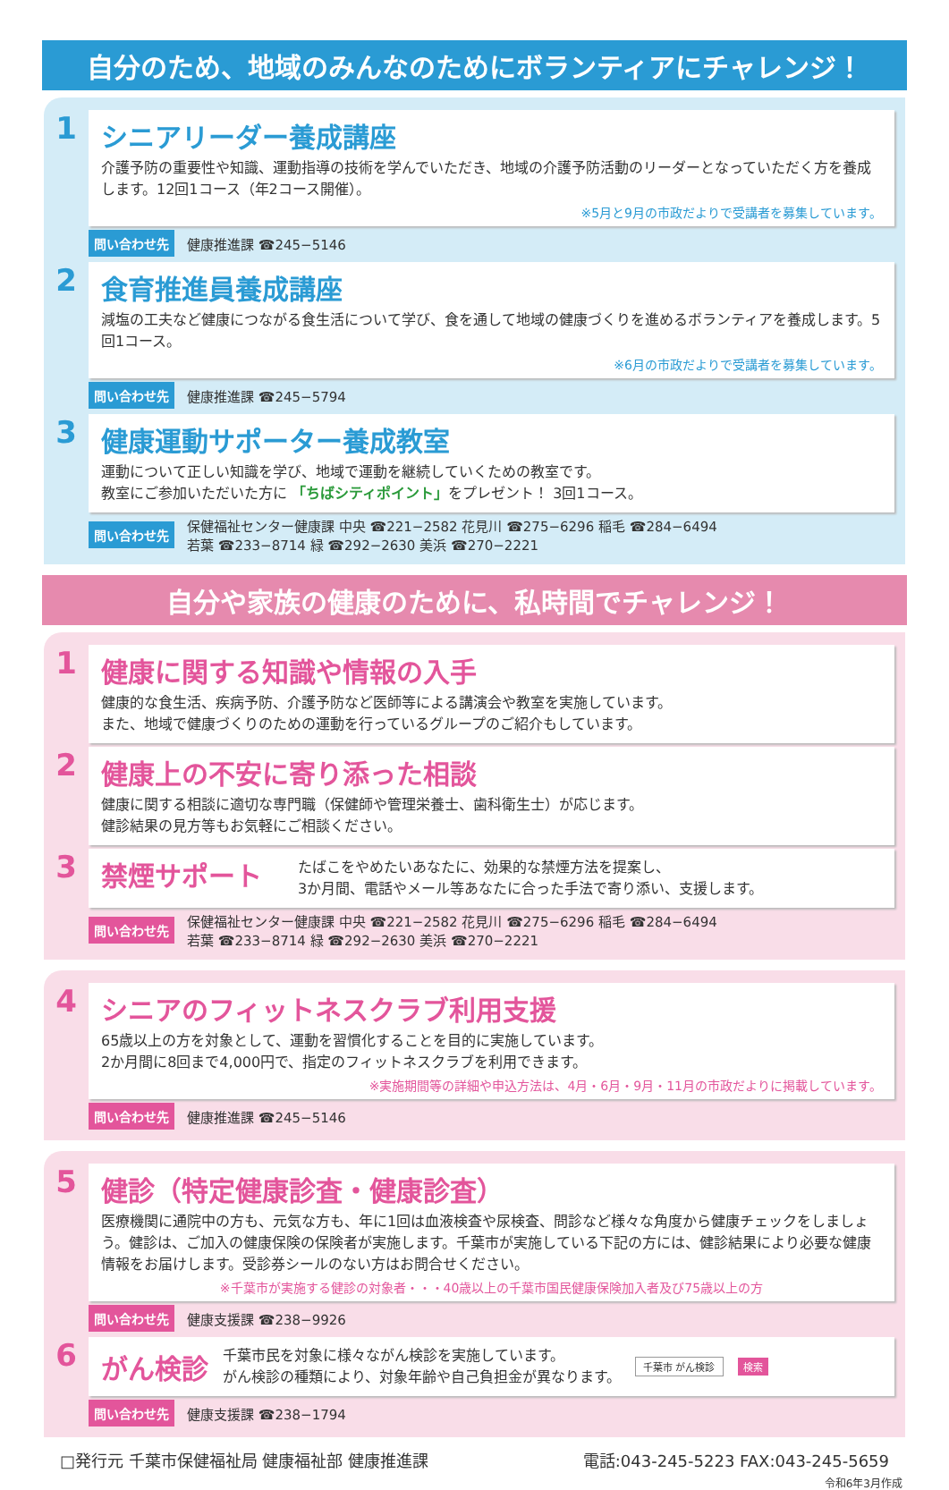自分のため、地域のみんなのためにボランティアにチャレンジ！
1
シニアリーダー養成講座
介護予防の重要性や知識、運動指導の技術を学んでいただき、地域の介護予防活動のリーダーとなっていただく方を養成します。12回1コース（年2コース開催）。
※5月と9月の市政だよりで受講者を募集しています。
問い合わせ先 健康推進課 ☎245−5146
2
食育推進員養成講座
減塩の工夫など健康につながる食生活について学び、食を通して地域の健康づくりを進めるボランティアを養成します。5回1コース。
※6月の市政だよりで受講者を募集しています。
問い合わせ先 健康推進課 ☎245−5794
3
健康運動サポーター養成教室
運動について正しい知識を学び、地域で運動を継続していくための教室です。
教室にご参加いただいた方に 「ちばシティポイント」をプレゼント！ 3回1コース。
問い合わせ先 保健福祉センター健康課 中央 ☎221−2582 花見川 ☎275−6296 稲毛 ☎284−6494
若葉 ☎233−8714 緑 ☎292−2630 美浜 ☎270−2221
自分や家族の健康のために、私時間でチャレンジ！
1
健康に関する知識や情報の入手
健康的な食生活、疾病予防、介護予防など医師等による講演会や教室を実施しています。
また、地域で健康づくりのための運動を行っているグループのご紹介もしています。
2
健康上の不安に寄り添った相談
健康に関する相談に適切な専門職（保健師や管理栄養士、歯科衛生士）が応じます。
健診結果の見方等もお気軽にご相談ください。
3
禁煙サポート
たばこをやめたいあなたに、効果的な禁煙方法を提案し、
3か月間、電話やメール等あなたに合った手法で寄り添い、支援します。
問い合わせ先 保健福祉センター健康課 中央 ☎221−2582 花見川 ☎275−6296 稲毛 ☎284−6494
若葉 ☎233−8714 緑 ☎292−2630 美浜 ☎270−2221
4
シニアのフィットネスクラブ利用支援
65歳以上の方を対象として、運動を習慣化することを目的に実施しています。
2か月間に8回まで4,000円で、指定のフィットネスクラブを利用できます。
※実施期間等の詳細や申込方法は、4月・6月・9月・11月の市政だよりに掲載しています。
問い合わせ先 健康推進課 ☎245−5146
5
健診（特定健康診査・健康診査）
医療機関に通院中の方も、元気な方も、年に1回は血液検査や尿検査、問診など様々な角度から健康チェックをしましょう。健診は、ご加入の健康保険の保険者が実施します。千葉市が実施している下記の方には、健診結果により必要な健康情報をお届けします。受診券シールのない方はお問合せください。
※千葉市が実施する健診の対象者・・・40歳以上の千葉市国民健康保険加入者及び75歳以上の方
問い合わせ先 健康支援課 ☎238−9926
6
がん検診
千葉市民を対象に様々ながん検診を実施しています。
がん検診の種類により、対象年齢や自己負担金が異なります。
千葉市 がん検診 検索
問い合わせ先 健康支援課 ☎238−1794
□発行元 千葉市保健福祉局 健康福祉部 健康推進課 電話:043-245-5223 FAX:043-245-5659
令和6年3月作成